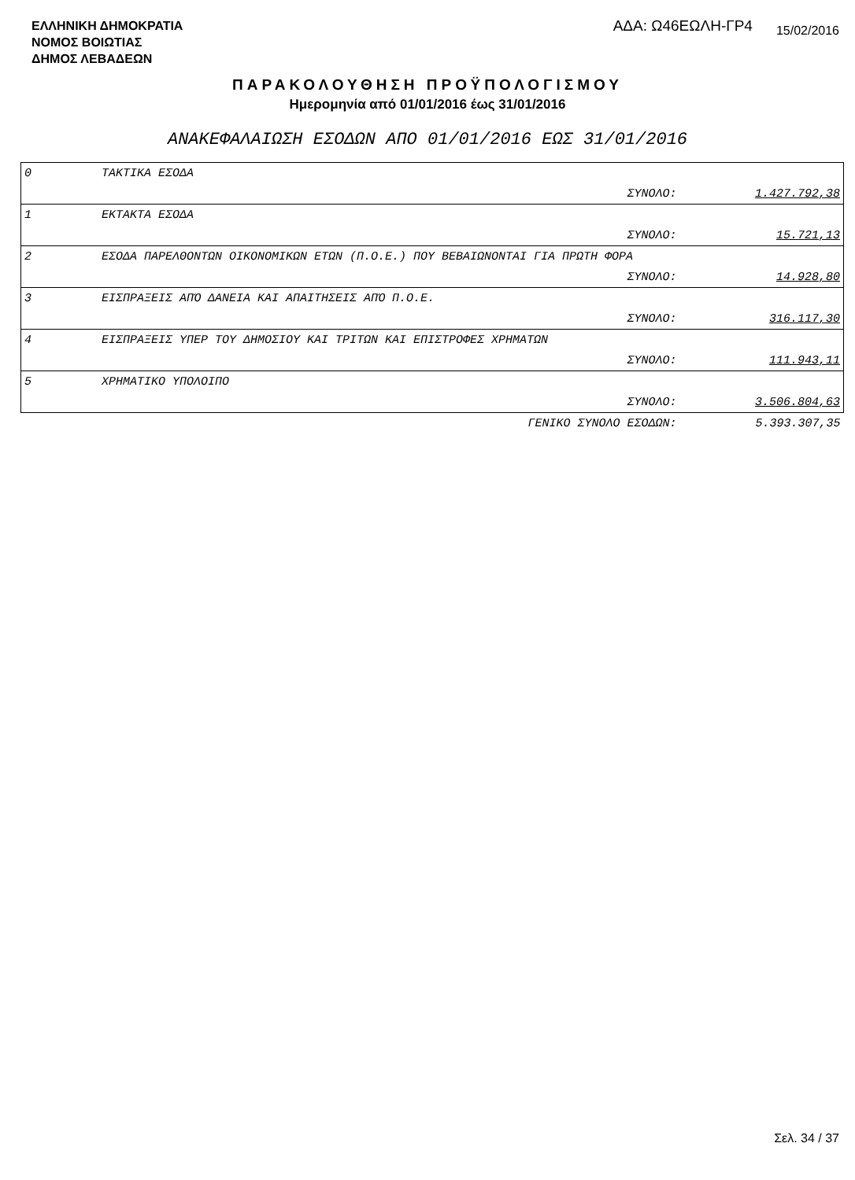ΕΛΛΗΝΙΚΗ ΔΗΜΟΚΡΑΤΙΑ
ΝΟΜΟΣ ΒΟΙΩΤΙΑΣ
ΔΗΜΟΣ ΛΕΒΑΔΕΩΝ
ΑΔΑ: Ω46ΕΩΛΗ-ΓΡ4
15/02/2016
ΠΑΡΑΚΟΛΟΥΘΗΣΗ ΠΡΟΫΠΟΛΟΓΙΣΜΟΥ
Ημερομηνία από 01/01/2016 έως 31/01/2016
ΑΝΑΚΕΦΑΛΑΙΩΣΗ ΕΣΟΔΩΝ ΑΠΟ 01/01/2016 ΕΩΣ 31/01/2016
| 0 | ΤΑΚΤΙΚΑ ΕΣΟΔΑ | | |
| | | ΣΥΝΟΛΟ: | 1.427.792,38 |
| 1 | ΕΚΤΑΚΤΑ ΕΣΟΔΑ | | |
| | | ΣΥΝΟΛΟ: | 15.721,13 |
| 2 | ΕΣΟΔΑ ΠΑΡΕΛΘΟΝΤΩΝ ΟΙΚΟΝΟΜΙΚΩΝ ΕΤΩΝ (Π.Ο.Ε.) ΠΟΥ ΒΕΒΑΙΩΝΟΝΤΑΙ ΓΙΑ ΠΡΩΤΗ ΦΟΡΑ | | |
| | | ΣΥΝΟΛΟ: | 14.928,80 |
| 3 | ΕΙΣΠΡΑΞΕΙΣ ΑΠΌ ΔΑΝΕΙΑ ΚΑΙ ΑΠΑΙΤΗΣΕΙΣ ΑΠΌ Π.Ο.Ε. | | |
| | | ΣΥΝΟΛΟ: | 316.117,30 |
| 4 | ΕΙΣΠΡΑΞΕΙΣ ΥΠΕΡ ΤΟΥ ΔΗΜΟΣΙΟΥ ΚΑΙ ΤΡΙΤΩΝ ΚΑΙ ΕΠΙΣΤΡΟΦΕΣ ΧΡΗΜΑΤΩΝ | | |
| | | ΣΥΝΟΛΟ: | 111.943,11 |
| 5 | ΧΡΗΜΑΤΙΚΟ ΥΠΟΛΟΙΠΟ | | |
| | | ΣΥΝΟΛΟ: | 3.506.804,63 |
| | | ΓΕΝΙΚΟ ΣΥΝΟΛΟ ΕΣΟΔΩΝ: | 5.393.307,35 |
Σελ. 34 / 37